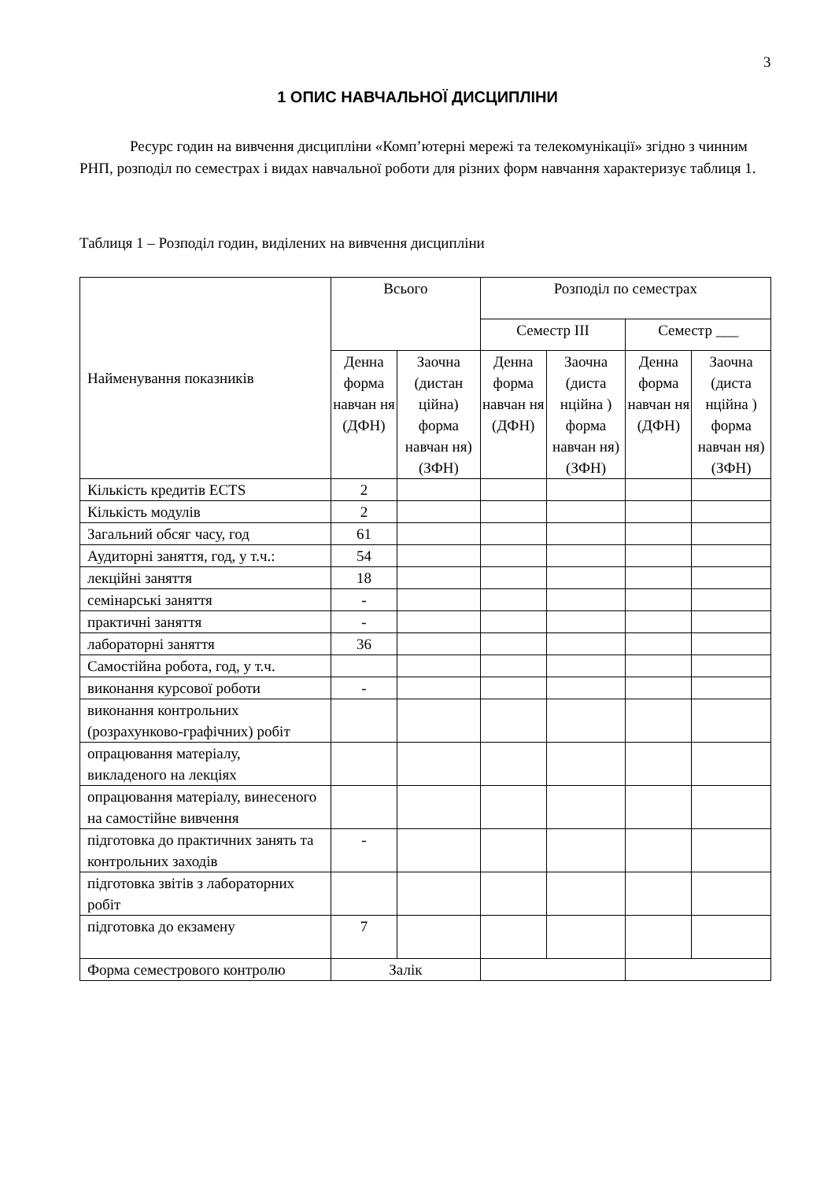3
1 ОПИС НАВЧАЛЬНОЇ ДИСЦИПЛІНИ
Ресурс годин на вивчення дисципліни «Комп’ютерні мережі та телекомунікації» згідно з чинним РНП, розподіл по семестрах і видах навчальної роботи для різних форм навчання характеризує таблиця 1.
Таблиця 1 – Розподіл годин, виділених на вивчення дисципліни
| Найменування показників | Всього | | Розподіл по семестрах | | | |
| --- | --- | --- | --- | --- | --- | --- |
| | | | Семестр III | | Семестр ___ | |
| | Денна форма навчан ня (ДФН) | Заочна (дистан ційна) форма навчан ня) (ЗФН) | Денна форма навчан ня (ДФН) | Заочна (диста нційна ) форма навчан ня) (ЗФН) | Денна форма навчан ня (ДФН) | Заочна (диста нційна ) форма навчан ня) (ЗФН) |
| Кількість кредитів ECTS | 2 | | | | | |
| Кількість модулів | 2 | | | | | |
| Загальний обсяг часу, год | 61 | | | | | |
| Аудиторні заняття, год, у т.ч.: | 54 | | | | | |
| лекційні заняття | 18 | | | | | |
| семінарські заняття | - | | | | | |
| практичні заняття | - | | | | | |
| лабораторні заняття | 36 | | | | | |
| Самостійна робота, год, у т.ч. | | | | | | |
| виконання курсової роботи | - | | | | | |
| виконання контрольних (розрахунково-графічних) робіт | | | | | | |
| опрацювання матеріалу, викладеного на лекціях | | | | | | |
| опрацювання матеріалу, винесеного на самостійне вивчення | | | | | | |
| підготовка до практичних занять та контрольних заходів | - | | | | | |
| підготовка звітів з лабораторних робіт | | | | | | |
| підготовка до екзамену | 7 | | | | | |
| Форма семестрового контролю | Залік | | | | | |